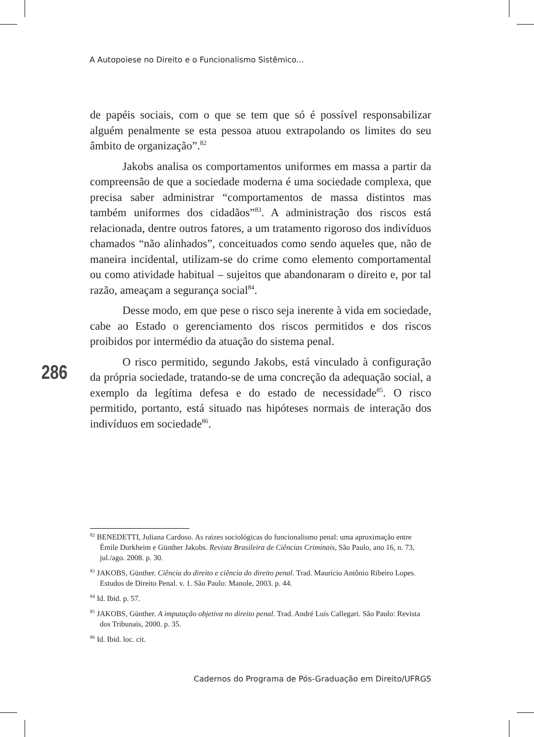A Autopoiese no Direito e o Funcionalismo Sistêmico...
de papéis sociais, com o que se tem que só é possível responsabilizar alguém penalmente se esta pessoa atuou extrapolando os limites do seu âmbito de organização”.<sup>82</sup>
Jakobs analisa os comportamentos uniformes em massa a partir da compreensão de que a sociedade moderna é uma sociedade complexa, que precisa saber administrar “comportamentos de massa distintos mas também uniformes dos cidadãos”<sup>83</sup>. A administração dos riscos está relacionada, dentre outros fatores, a um tratamento rigoroso dos indivíduos chamados “não alinhados”, conceituados como sendo aqueles que, não de maneira incidental, utilizam-se do crime como elemento comportamental ou como atividade habitual – sujeitos que abandonaram o direito e, por tal razão, ameaçam a segurança social<sup>84</sup>.
Desse modo, em que pese o risco seja inerente à vida em sociedade, cabe ao Estado o gerenciamento dos riscos permitidos e dos riscos proibidos por intermédio da atuação do sistema penal.
O risco permitido, segundo Jakobs, está vinculado à configuração da própria sociedade, tratando-se de uma concreção da adequação social, a exemplo da legítima defesa e do estado de necessidade<sup>85</sup>. O risco permitido, portanto, está situado nas hipóteses normais de interação dos indivíduos em sociedade<sup>86</sup>.
286
<sup>82</sup> BENEDETTI, Juliana Cardoso. As raízes sociológicas do funcionalismo penal: uma aproximação entre Émile Durkheim e Günther Jakobs. Revista Brasileira de Ciências Criminais, São Paulo, ano 16, n. 73, jul./ago. 2008. p. 30.
<sup>83</sup> JAKOBS, Günther. Ciência do direito e ciência do direito penal. Trad. Maurício Antônio Ribeiro Lopes. Estudos de Direito Penal. v. 1. São Paulo: Manole, 2003. p. 44.
<sup>84</sup> Id. Ibid. p. 57.
<sup>85</sup> JAKOBS, Günther. A imputação objetiva no direito penal. Trad. André Luís Callegari. São Paulo: Revista dos Tribunais, 2000. p. 35.
<sup>86</sup> Id. Ibid. loc. cit.
Cadernos do Programa de Pós-Graduação em Direito/UFRGS